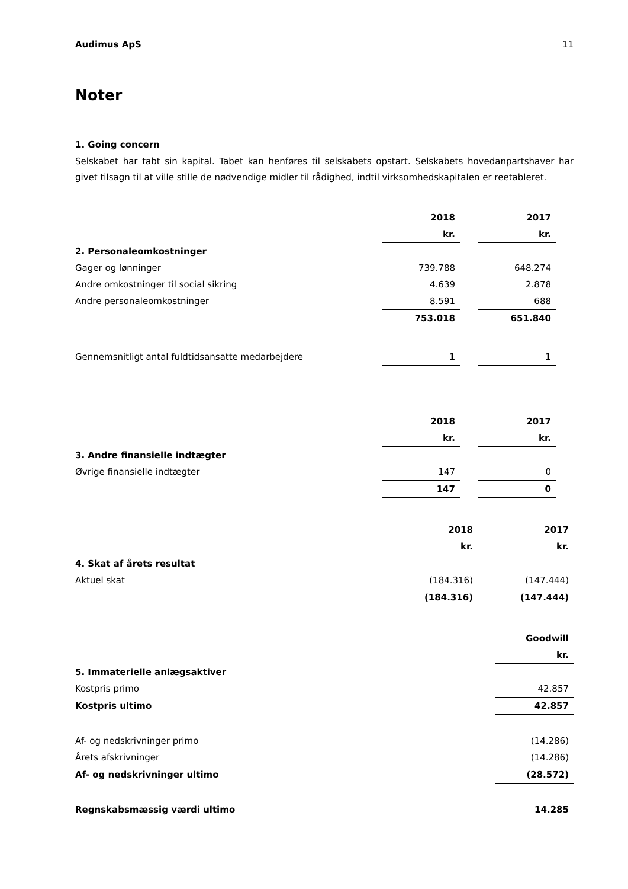Audimus ApS 11
Noter
1. Going concern
Selskabet har tabt sin kapital. Tabet kan henføres til selskabets opstart. Selskabets hovedanpartshaver har givet tilsagn til at ville stille de nødvendige midler til rådighed, indtil virksomhedskapitalen er reetableret.
| | 2018 | | 2017 | |
| | kr. | | kr. | |
| 2. Personaleomkostninger | | | | |
| Gager og lønninger | 739.788 | | 648.274 | |
| Andre omkostninger til social sikring | 4.639 | | 2.878 | |
| Andre personaleomkostninger | 8.591 | | 688 | |
| | 753.018 | | 651.840 | |
| Gennemsnitligt antal fuldtidsansatte medarbejdere | 1 | | 1 | |
| | 2018 | | 2017 | |
| | kr. | | kr. | |
| 3. Andre finansielle indtægter | | | | |
| Øvrige finansielle indtægter | 147 | | 0 | |
| | 147 | | 0 | |
| | 2018 | | 2017 |
| | kr. | | kr. |
| 4. Skat af årets resultat | | | |
| Aktuel skat | (184.316) | | (147.444) |
| | (184.316) | | (147.444) |
| | Goodwill |
| | kr. |
| 5. Immaterielle anlægsaktiver | |
| Kostpris primo | 42.857 |
| Kostpris ultimo | 42.857 |
| Af- og nedskrivninger primo | (14.286) |
| Årets afskrivninger | (14.286) |
| Af- og nedskrivninger ultimo | (28.572) |
| Regnskabsmæssig værdi ultimo | 14.285 |